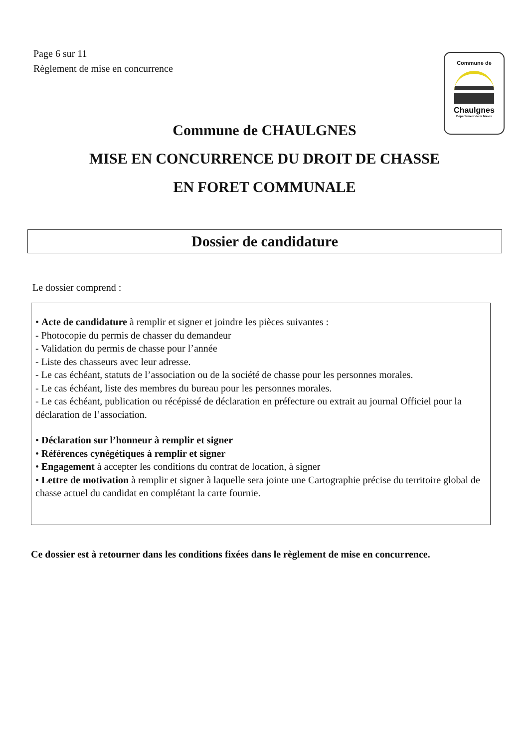Page 6 sur 11
Règlement de mise en concurrence
Commune de
Chaulgnes
Département de la Nièvre
Commune de CHAULGNES
MISE EN CONCURRENCE DU DROIT DE CHASSE
EN FORET COMMUNALE
Dossier de candidature
Le dossier comprend :
• Acte de candidature à remplir et signer et joindre les pièces suivantes :
- Photocopie du permis de chasser du demandeur
- Validation du permis de chasse pour l’année
- Liste des chasseurs avec leur adresse.
- Le cas échéant, statuts de l’association ou de la société de chasse pour les personnes morales.
- Le cas échéant, liste des membres du bureau pour les personnes morales.
- Le cas échéant, publication ou récépissé de déclaration en préfecture ou extrait au journal Officiel pour la déclaration de l’association.
• Déclaration sur l’honneur à remplir et signer
• Références cynégétiques à remplir et signer
• Engagement à accepter les conditions du contrat de location, à signer
• Lettre de motivation à remplir et signer à laquelle sera jointe une Cartographie précise du territoire global de chasse actuel du candidat en complétant la carte fournie.
Ce dossier est à retourner dans les conditions fixées dans le règlement de mise en concurrence.